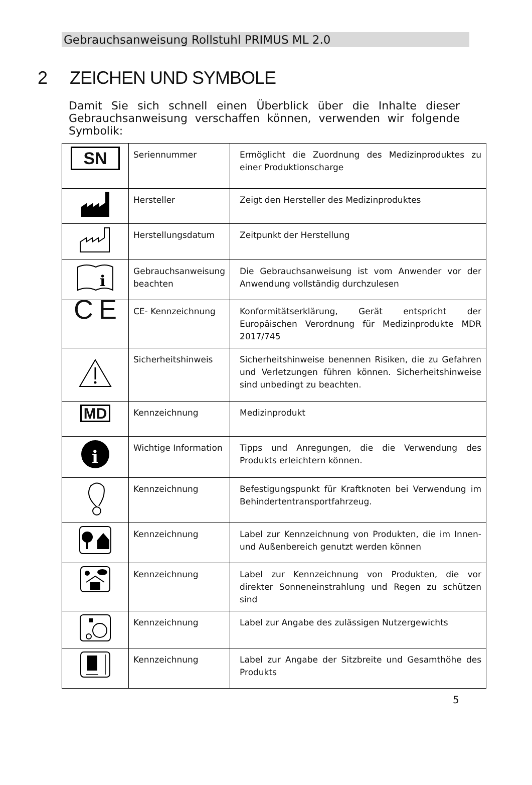Gebrauchsanweisung Rollstuhl PRIMUS ML 2.0
2 ZEICHEN UND SYMBOLE
Damit Sie sich schnell einen Überblick über die Inhalte dieser Gebrauchsanweisung verschaffen können, verwenden wir folgende Symbolik:
| SN | Seriennummer | Ermöglicht die Zuordnung des Medizinproduktes zu einer Produktionscharge |
| | Hersteller | Zeigt den Hersteller des Medizinproduktes |
| | Herstellungsdatum | Zeitpunkt der Herstellung |
| i | Gebrauchsanweisung beachten | Die Gebrauchsanweisung ist vom Anwender vor der Anwendung vollständig durchzulesen |
| C E | CE- Kennzeichnung | Konformitätserklärung, Gerät entspricht der Europäischen Verordnung für Medizinprodukte MDR 2017/745 |
| | Sicherheitshinweis | Sicherheitshinweise benennen Risiken, die zu Gefahren und Verletzungen führen können. Sicherheitshinweise sind unbedingt zu beachten. |
| MD | Kennzeichnung | Medizinprodukt |
| i | Wichtige Information | Tipps und Anregungen, die die Verwendung des Produkts erleichtern können. |
| | Kennzeichnung | Befestigungspunkt für Kraftknoten bei Verwendung im Behindertentransportfahrzeug. |
| | Kennzeichnung | Label zur Kennzeichnung von Produkten, die im Innen- und Außenbereich genutzt werden können |
| | Kennzeichnung | Label zur Kennzeichnung von Produkten, die vor direkter Sonneneinstrahlung und Regen zu schützen sind |
| | Kennzeichnung | Label zur Angabe des zulässigen Nutzergewichts |
| | Kennzeichnung | Label zur Angabe der Sitzbreite und Gesamthöhe des Produkts |
5